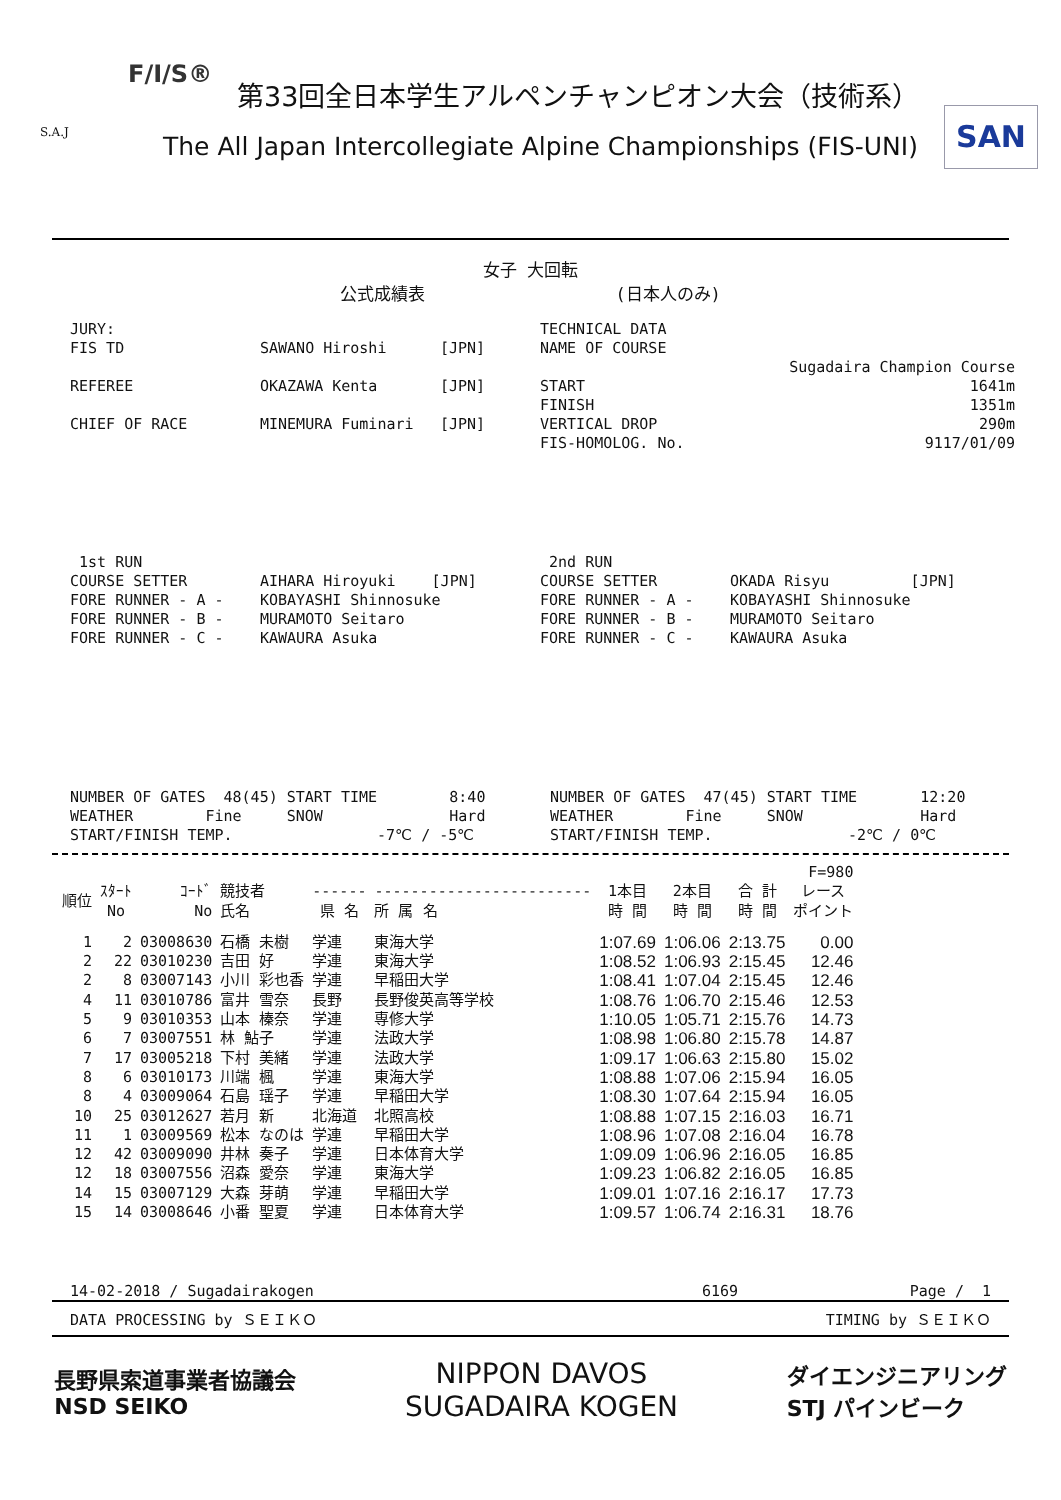F/I/S®
第33回全日本学生アルペンチャンピオン大会（技術系）
S.A.J
The All Japan Intercollegiate Alpine Championships (FIS-UNI)
SAN
女子 大回転
公式成績表 (日本人のみ)
JURY:
TECHNICAL DATA
FIS TD
SAWANO Hiroshi
[JPN]
NAME OF COURSE
Sugadaira Champion Course
REFEREE
OKAZAWA Kenta
[JPN]
START
1641m
FINISH
1351m
CHIEF OF RACE
MINEMURA Fuminari
[JPN]
VERTICAL DROP
290m
FIS-HOMOLOG. No.
9117/01/09
1st RUN
2nd RUN
COURSE SETTER
AIHARA Hiroyuki [JPN]
COURSE SETTER
OKADA Risyu [JPN]
FORE RUNNER - A -
KOBAYASHI Shinnosuke
FORE RUNNER - A -
KOBAYASHI Shinnosuke
FORE RUNNER - B -
MURAMOTO Seitaro
FORE RUNNER - B -
MURAMOTO Seitaro
FORE RUNNER - C -
KAWAURA Asuka
FORE RUNNER - C -
KAWAURA Asuka
NUMBER OF GATES 48(45) START TIME 8:40
NUMBER OF GATES 47(45) START TIME 12:20
WEATHER Fine SNOW Hard
WEATHER Fine SNOW Hard
START/FINISH TEMP. -7℃ / -5℃
START/FINISH TEMP. -2℃ / 0℃
| | | | | | | | | | F=980 |
| --- | --- | --- | --- | --- | --- | --- | --- | --- | --- |
| 順位 | ｽﾀｰﾄ No | ｺｰﾄﾞ No | 競技者 氏名 | ------ 県 名 | ------------------------ 所 属 名 | 1本目 時 間 | 2本目 時 間 | 合 計 時 間 | レース ポイント |
| 1 | 2 | 03008630 | 石橋 未樹 | 学連 | 東海大学 | 1:07.69 | 1:06.06 | 2:13.75 | 0.00 |
| 2 | 22 | 03010230 | 吉田 好 | 学連 | 東海大学 | 1:08.52 | 1:06.93 | 2:15.45 | 12.46 |
| 2 | 8 | 03007143 | 小川 彩也香 | 学連 | 早稲田大学 | 1:08.41 | 1:07.04 | 2:15.45 | 12.46 |
| 4 | 11 | 03010786 | 富井 雪奈 | 長野 | 長野俊英高等学校 | 1:08.76 | 1:06.70 | 2:15.46 | 12.53 |
| 5 | 9 | 03010353 | 山本 榛奈 | 学連 | 専修大学 | 1:10.05 | 1:05.71 | 2:15.76 | 14.73 |
| 6 | 7 | 03007551 | 林 鮎子 | 学連 | 法政大学 | 1:08.98 | 1:06.80 | 2:15.78 | 14.87 |
| 7 | 17 | 03005218 | 下村 美緒 | 学連 | 法政大学 | 1:09.17 | 1:06.63 | 2:15.80 | 15.02 |
| 8 | 6 | 03010173 | 川端 楓 | 学連 | 東海大学 | 1:08.88 | 1:07.06 | 2:15.94 | 16.05 |
| 8 | 4 | 03009064 | 石島 瑶子 | 学連 | 早稲田大学 | 1:08.30 | 1:07.64 | 2:15.94 | 16.05 |
| 10 | 25 | 03012627 | 若月 新 | 北海道 | 北照高校 | 1:08.88 | 1:07.15 | 2:16.03 | 16.71 |
| 11 | 1 | 03009569 | 松本 なのは | 学連 | 早稲田大学 | 1:08.96 | 1:07.08 | 2:16.04 | 16.78 |
| 12 | 42 | 03009090 | 井林 奏子 | 学連 | 日本体育大学 | 1:09.09 | 1:06.96 | 2:16.05 | 16.85 |
| 12 | 18 | 03007556 | 沼森 愛奈 | 学連 | 東海大学 | 1:09.23 | 1:06.82 | 2:16.05 | 16.85 |
| 14 | 15 | 03007129 | 大森 芽萌 | 学連 | 早稲田大学 | 1:09.01 | 1:07.16 | 2:16.17 | 17.73 |
| 15 | 14 | 03008646 | 小番 聖夏 | 学連 | 日本体育大学 | 1:09.57 | 1:06.74 | 2:16.31 | 18.76 |
14-02-2018 / Sugadairakogen 6169 Page / 1
DATA PROCESSING by ＳＥＩＫＯ TIMING by ＳＥＩＫＯ
長野県索道事業者協議会
NSD SEIKO NIPPON DAVOS
SUGADAIRA KOGEN ダイエンジニアリング
STJ パインビーク